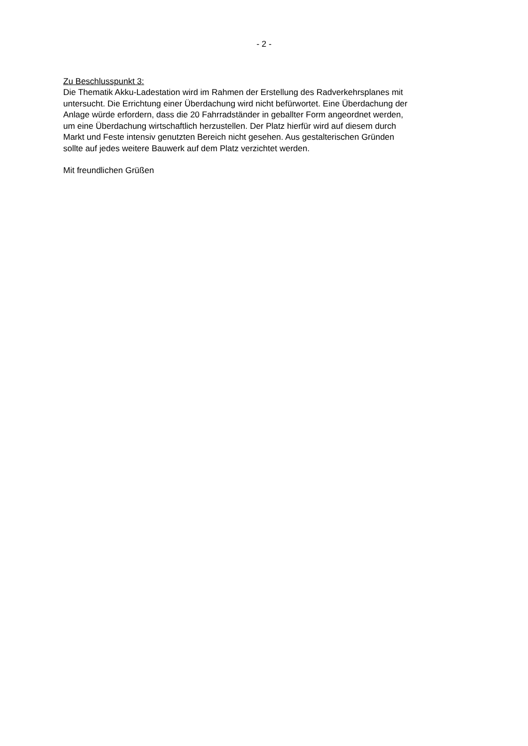- 2 -
Zu Beschlusspunkt 3:
Die Thematik Akku-Ladestation wird im Rahmen der Erstellung des Radverkehrsplanes mit
untersucht. Die Errichtung einer Überdachung wird nicht befürwortet. Eine Überdachung der
Anlage würde erfordern, dass die 20 Fahrradständer in geballter Form angeordnet werden,
um eine Überdachung wirtschaftlich herzustellen. Der Platz hierfür wird auf diesem durch
Markt und Feste intensiv genutzten Bereich nicht gesehen. Aus gestalterischen Gründen
sollte auf jedes weitere Bauwerk auf dem Platz verzichtet werden.
Mit freundlichen Grüßen